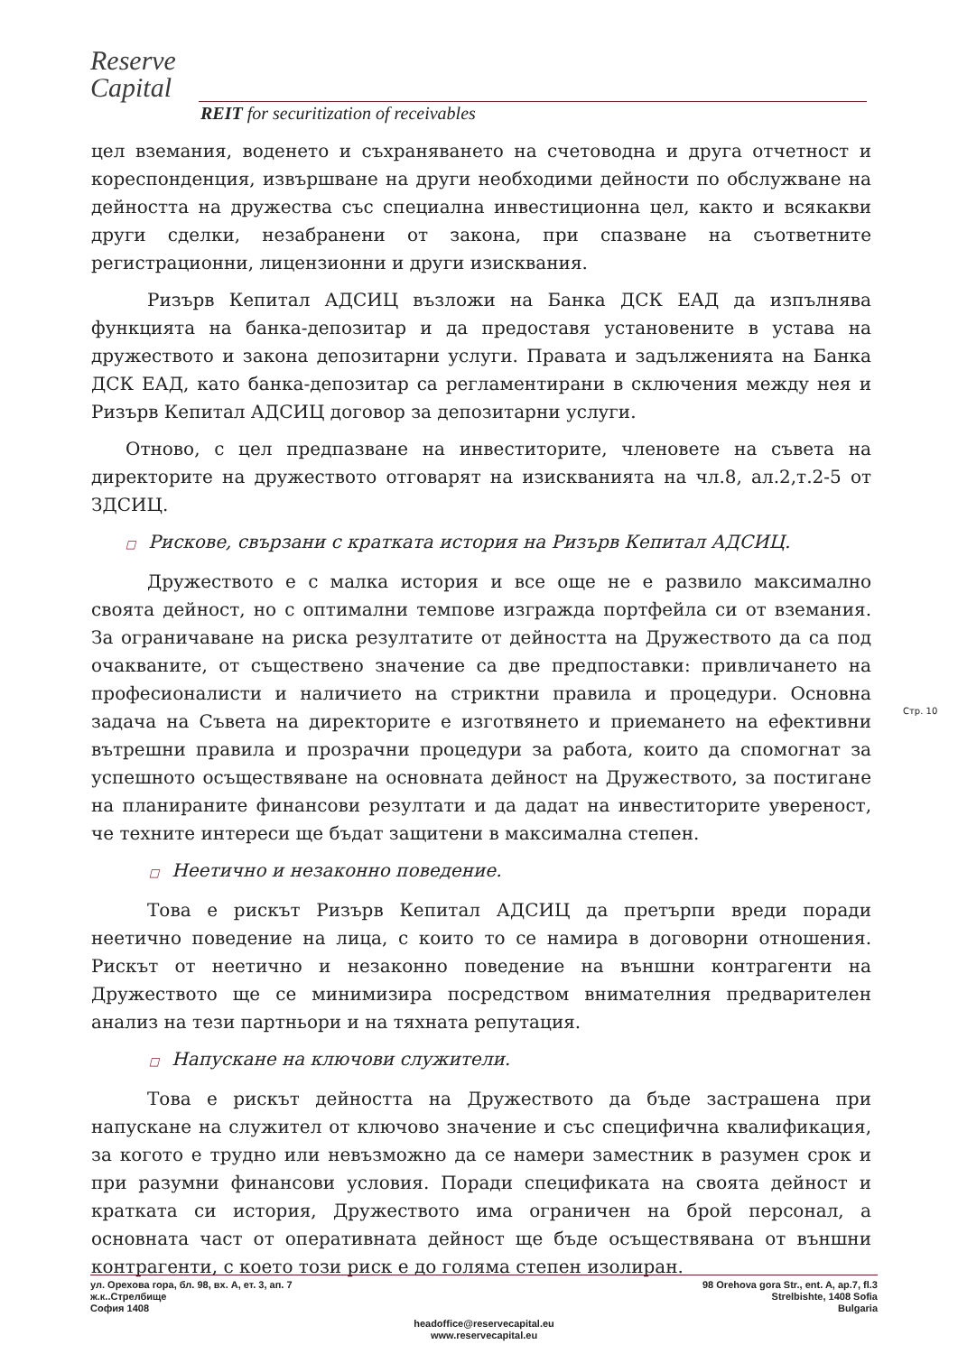Reserve
Capital
REIT for securitization of receivables
цел вземания, воденето и съхраняването на счетоводна и друга отчетност и кореспонденция, извършване на други необходими дейности по обслужване на дейността на дружества със специална инвестиционна цел, както и всякакви други сделки, незабранени от закона, при спазване на съответните регистрационни, лицензионни и други изисквания.
Ризърв Кепитал АДСИЦ възложи на Банка ДСК ЕАД да изпълнява функцията на банка-депозитар и да предоставя установените в устава на дружеството и закона депозитарни услуги. Правата и задълженията на Банка ДСК ЕАД, като банка-депозитар са регламентирани в сключения между нея и Ризърв Кепитал АДСИЦ договор за депозитарни услуги.
Отново, с цел предпазване на инвеститорите, членовете на съвета на директорите на дружеството отговарят на изискванията на чл.8, ал.2,т.2-5 от ЗДСИЦ.
□ Рискове, свързани с кратката история на Ризърв Кепитал АДСИЦ.
Дружеството е с малка история и все още не е развило максимално своята дейност, но с оптимални темпове изгражда портфейла си от вземания. За ограничаване на риска резултатите от дейността на Дружеството да са под очакваните, от съществено значение са две предпоставки: привличането на професионалисти и наличието на стриктни правила и процедури. Основна задача на Съвета на директорите е изготвянето и приемането на ефективни вътрешни правила и прозрачни процедури за работа, които да спомогнат за успешното осъществяване на основната дейност на Дружеството, за постигане на планираните финансови резултати и да дадат на инвеститорите увереност, че техните интереси ще бъдат защитени в максимална степен.
□ Неетично и незаконно поведение.
Това е рискът Ризърв Кепитал АДСИЦ да претърпи вреди поради неетично поведение на лица, с които то се намира в договорни отношения. Рискът от неетично и незаконно поведение на външни контрагенти на Дружеството ще се минимизира посредством внимателния предварителен анализ на тези партньори и на тяхната репутация.
□ Напускане на ключови служители.
Това е рискът дейността на Дружеството да бъде застрашена при напускане на служител от ключово значение и със специфична квалификация, за когото е трудно или невъзможно да се намери заместник в разумен срок и при разумни финансови условия. Поради спецификата на своята дейност и кратката си история, Дружеството има ограничен на брой персонал, а основната част от оперативната дейност ще бъде осъществявана от външни контрагенти, с което този риск е до голяма степен изолиран.
Стр. 10
ул. Орехова гора, бл. 98, вх. А, ет. 3, ап. 7
ж.к..Стрелбище
София 1408
98 Orehova gora Str., ent. A, ap.7, fl.3
Strelbishte, 1408 Sofia
Bulgaria
headoffice@reservecapital.eu
www.reservecapital.eu